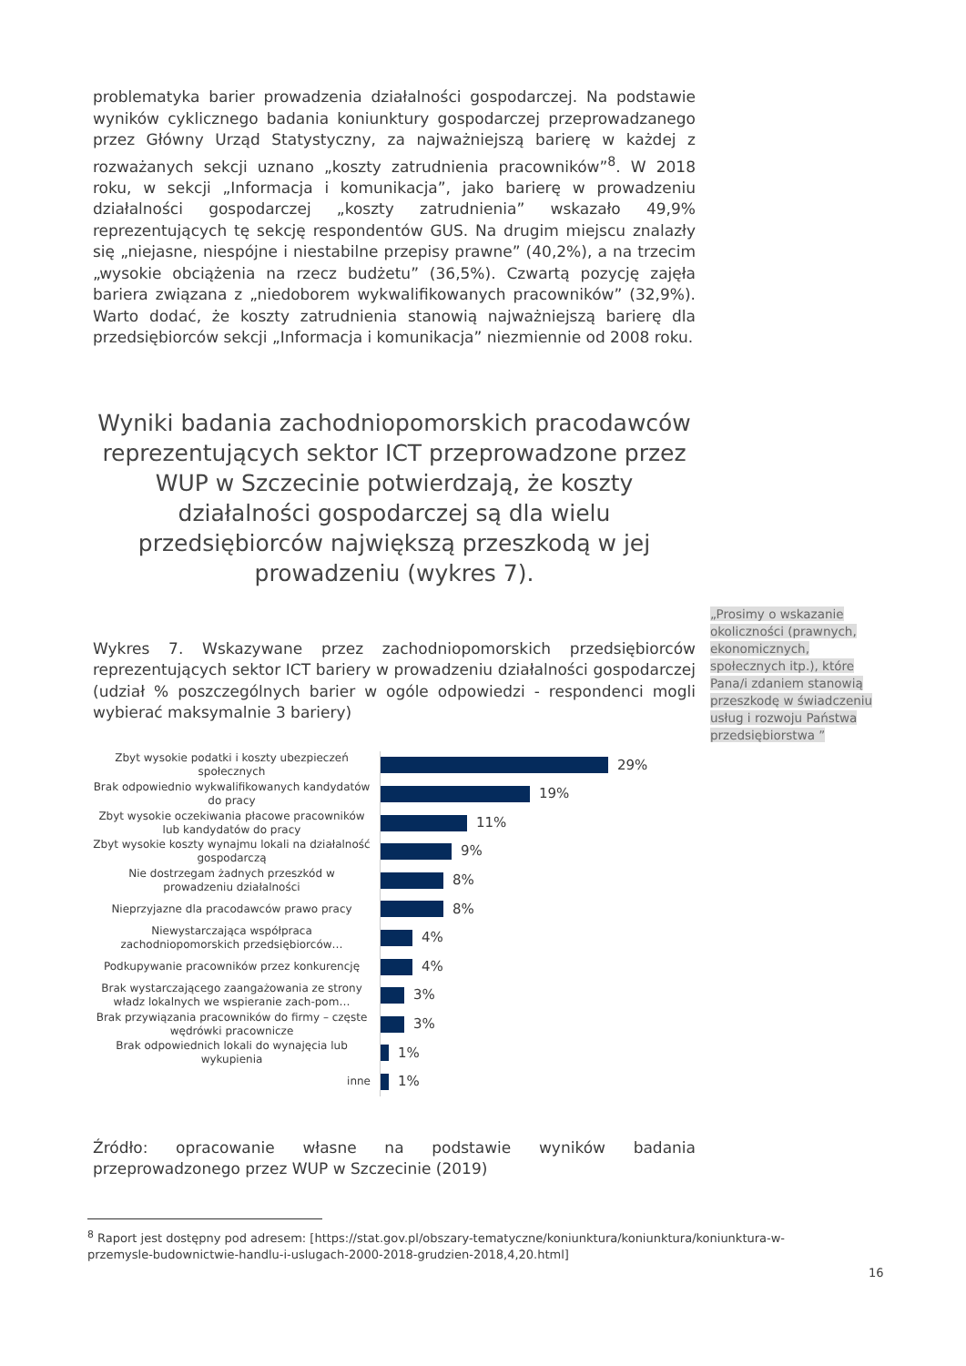problematyka barier prowadzenia działalności gospodarczej. Na podstawie wyników cyklicznego badania koniunktury gospodarczej przeprowadzanego przez Główny Urząd Statystyczny, za najważniejszą barierę w każdej z rozważanych sekcji uznano „koszty zatrudnienia pracowników”<sup>8</sup>. W 2018 roku, w sekcji „Informacja i komunikacja”, jako barierę w prowadzeniu działalności gospodarczej „koszty zatrudnienia” wskazało 49,9% reprezentujących tę sekcję respondentów GUS. Na drugim miejscu znalazły się „niejasne, niespójne i niestabilne przepisy prawne” (40,2%), a na trzecim „wysokie obciążenia na rzecz budżetu” (36,5%). Czwartą pozycję zajęła bariera związana z „niedoborem wykwalifikowanych pracowników” (32,9%). Warto dodać, że koszty zatrudnienia stanowią najważniejszą barierę dla przedsiębiorców sekcji „Informacja i komunikacja” niezmiennie od 2008 roku.
Wyniki badania zachodniopomorskich pracodawców reprezentujących sektor ICT przeprowadzone przez WUP w Szczecinie potwierdzają, że koszty działalności gospodarczej są dla wielu przedsiębiorców największą przeszkodą w jej prowadzeniu (wykres 7).
Wykres 7. Wskazywane przez zachodniopomorskich przedsiębiorców reprezentujących sektor ICT bariery w prowadzeniu działalności gospodarczej (udział % poszczególnych barier w ogóle odpowiedzi - respondenci mogli wybierać maksymalnie 3 bariery)
Zbyt wysokie podatki i koszty ubezpieczeń społecznych
29%
Brak odpowiednio wykwalifikowanych kandydatów do pracy
19%
Zbyt wysokie oczekiwania płacowe pracowników lub kandydatów do pracy
11%
Zbyt wysokie koszty wynajmu lokali na działalność gospodarczą
9%
Nie dostrzegam żadnych przeszkód w prowadzeniu działalności
8%
Nieprzyjazne dla pracodawców prawo pracy
8%
Niewystarczająca współpraca zachodniopomorskich przedsiębiorców…
4%
Podkupywanie pracowników przez konkurencję
4%
Brak wystarczającego zaangażowania ze strony władz lokalnych we wspieranie zach-pom…
3%
Brak przywiązania pracowników do firmy – częste wędrówki pracownicze
3%
Brak odpowiednich lokali do wynajęcia lub wykupienia
1%
inne
1%
Źródło: opracowanie własne na podstawie wyników badania przeprowadzonego przez WUP w Szczecinie (2019)
„Prosimy o wskazanie okoliczności (prawnych, ekonomicznych, społecznych itp.), które Pana/i zdaniem stanowią przeszkodę w świadczeniu usług i rozwoju Państwa przedsiębiorstwa ”
<sup>8</sup> Raport jest dostępny pod adresem: [https://stat.gov.pl/obszary-tematyczne/koniunktura/koniunktura/koniunktura-w-przemysle-budownictwie-handlu-i-uslugach-2000-2018-grudzien-2018,4,20.html]
16